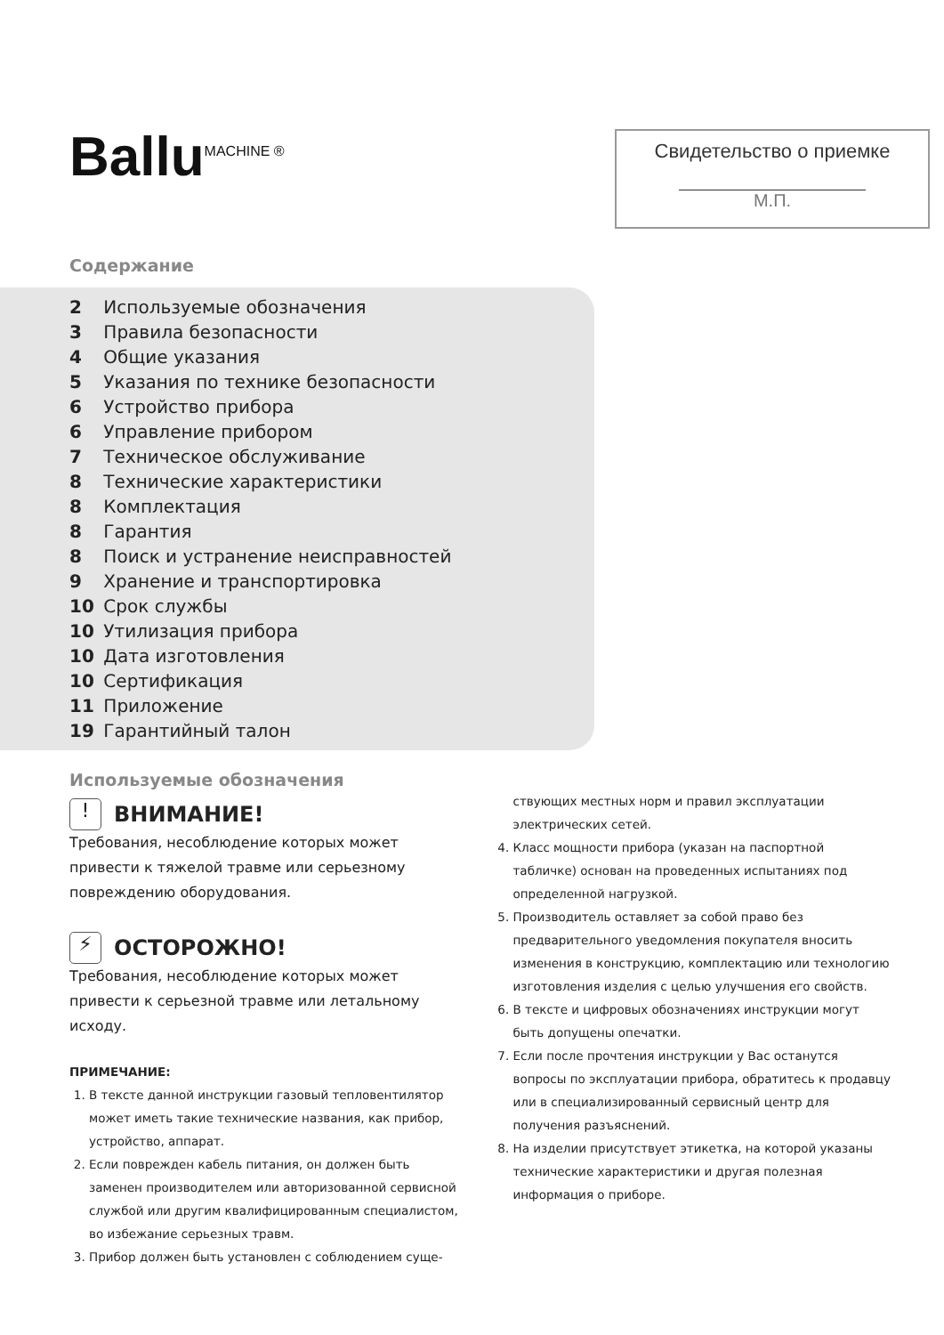Ballu<sup>MACHINE ®</sup>
Свидетельство о приемке
М.П.
Содержание
2 Используемые обозначения
3 Правила безопасности
4 Общие указания
5 Указания по технике безопасности
6 Устройство прибора
6 Управление прибором
7 Техническое обслуживание
8 Технические характеристики
8 Комплектация
8 Гарантия
8 Поиск и устранение неисправностей
9 Хранение и транспортировка
10 Срок службы
10 Утилизация прибора
10 Дата изготовления
10 Сертификация
11 Приложение
19 Гарантийный талон
Используемые обозначения
! ВНИМАНИЕ!
Требования, несоблюдение которых может привести к тяжелой травме или серьезному повреждению оборудования.
⚡ ОСТОРОЖНО!
Требования, несоблюдение которых может привести к серьезной травме или летальному исходу.
ПРИМЕЧАНИЕ:
1. В тексте данной инструкции газовый тепловентилятор может иметь такие технические названия, как прибор, устройство, аппарат.
2. Если поврежден кабель питания, он должен быть заменен производителем или авторизованной сервисной службой или другим квалифицированным специалистом, во избежание серьезных травм.
3. Прибор должен быть установлен с соблюдением суще-
ствующих местных норм и правил эксплуатации электрических сетей.
4. Класс мощности прибора (указан на паспортной табличке) основан на проведенных испытаниях под определенной нагрузкой.
5. Производитель оставляет за собой право без предварительного уведомления покупателя вносить изменения в конструкцию, комплектацию или технологию изготовления изделия с целью улучшения его свойств.
6. В тексте и цифровых обозначениях инструкции могут быть допущены опечатки.
7. Если после прочтения инструкции у Вас останутся вопросы по эксплуатации прибора, обратитесь к продавцу или в специализированный сервисный центр для получения разъяснений.
8. На изделии присутствует этикетка, на которой указаны технические характеристики и другая полезная информация о приборе.